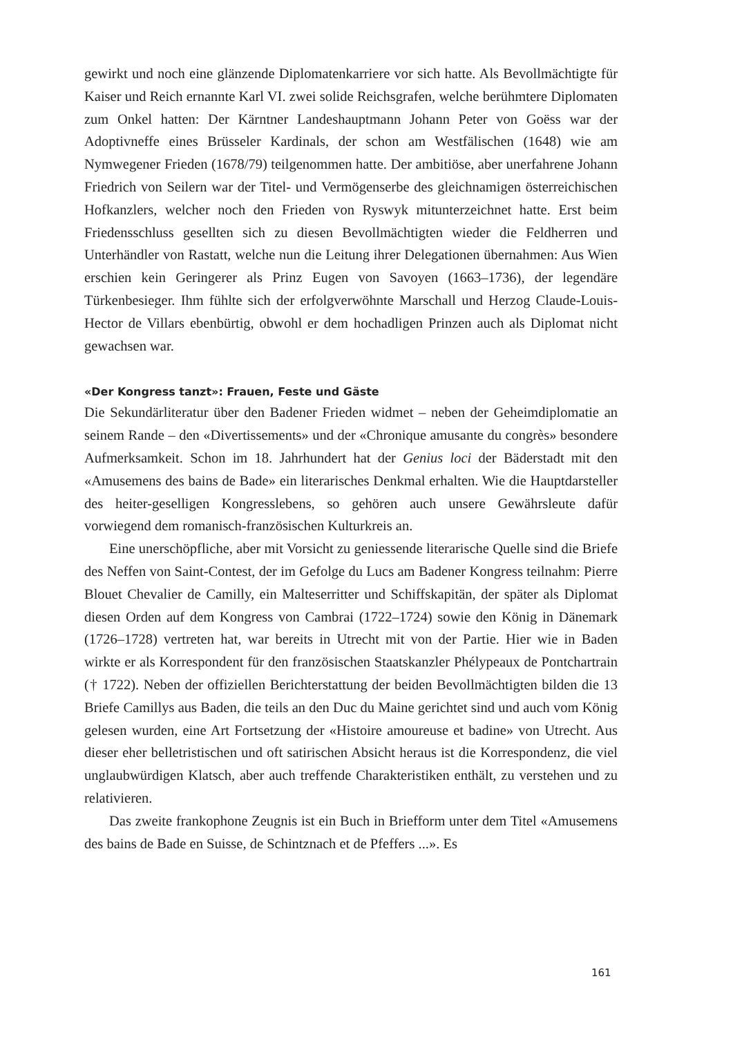gewirkt und noch eine glänzende Diplomatenkarriere vor sich hatte. Als Bevollmächtigte für Kaiser und Reich ernannte Karl VI. zwei solide Reichsgrafen, welche berühmtere Diplomaten zum Onkel hatten: Der Kärntner Landeshauptmann Johann Peter von Goëss war der Adoptivneffe eines Brüsseler Kardinals, der schon am Westfälischen (1648) wie am Nymwegener Frieden (1678/79) teilgenommen hatte. Der ambitiöse, aber unerfahrene Johann Friedrich von Seilern war der Titel- und Vermögenserbe des gleichnamigen österreichischen Hofkanzlers, welcher noch den Frieden von Ryswyk mitunterzeichnet hatte. Erst beim Friedensschluss gesellten sich zu diesen Bevollmächtigten wieder die Feldherren und Unterhändler von Rastatt, welche nun die Leitung ihrer Delegationen übernahmen: Aus Wien erschien kein Geringerer als Prinz Eugen von Savoyen (1663–1736), der legendäre Türkenbesieger. Ihm fühlte sich der erfolgverwöhnte Marschall und Herzog Claude-Louis-Hector de Villars ebenbürtig, obwohl er dem hochadligen Prinzen auch als Diplomat nicht gewachsen war.
«Der Kongress tanzt»: Frauen, Feste und Gäste
Die Sekundärliteratur über den Badener Frieden widmet – neben der Geheimdiplomatie an seinem Rande – den «Divertissements» und der «Chronique amusante du congrès» besondere Aufmerksamkeit. Schon im 18. Jahrhundert hat der Genius loci der Bäderstadt mit den «Amusemens des bains de Bade» ein literarisches Denkmal erhalten. Wie die Hauptdarsteller des heiter-geselligen Kongresslebens, so gehören auch unsere Gewährsleute dafür vorwiegend dem romanisch-französischen Kulturkreis an.
Eine unerschöpfliche, aber mit Vorsicht zu geniessende literarische Quelle sind die Briefe des Neffen von Saint-Contest, der im Gefolge du Lucs am Badener Kongress teilnahm: Pierre Blouet Chevalier de Camilly, ein Malteserritter und Schiffskapitän, der später als Diplomat diesen Orden auf dem Kongress von Cambrai (1722–1724) sowie den König in Dänemark (1726–1728) vertreten hat, war bereits in Utrecht mit von der Partie. Hier wie in Baden wirkte er als Korrespondent für den französischen Staatskanzler Phélypeaux de Pontchartrain († 1722). Neben der offiziellen Berichterstattung der beiden Bevollmächtigten bilden die 13 Briefe Camillys aus Baden, die teils an den Duc du Maine gerichtet sind und auch vom König gelesen wurden, eine Art Fortsetzung der «Histoire amoureuse et badine» von Utrecht. Aus dieser eher belletristischen und oft satirischen Absicht heraus ist die Korrespondenz, die viel unglaubwürdigen Klatsch, aber auch treffende Charakteristiken enthält, zu verstehen und zu relativieren.
Das zweite frankophone Zeugnis ist ein Buch in Briefform unter dem Titel «Amusemens des bains de Bade en Suisse, de Schintznach et de Pfeffers ...». Es
161